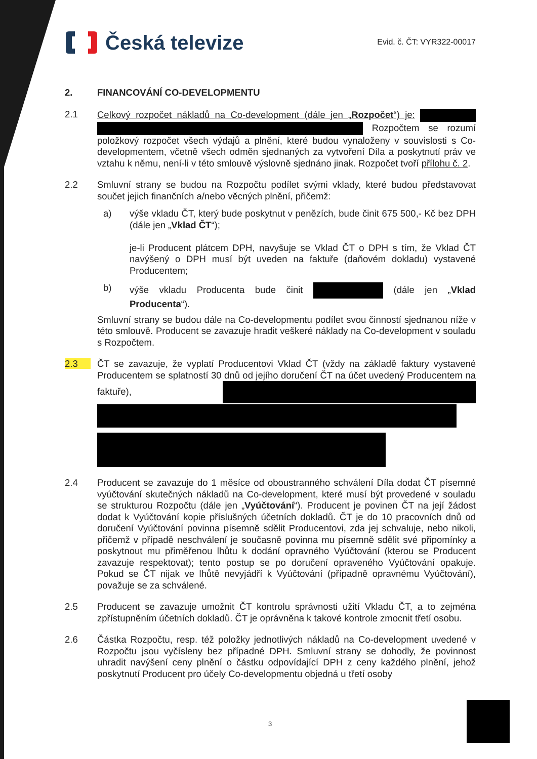Česká televize
Evid. č. ČT: VYR322-00017
2. FINANCOVÁNÍ CO-DEVELOPMENTU
2.1 Celkový rozpočet nákladů na Co-development (dále jen „Rozpočet“) je: Rozpočtem se rozumí položkový rozpočet všech výdajů a plnění, které budou vynaloženy v souvislosti s Co-developmentem, včetně všech odměn sjednaných za vytvoření Díla a poskytnutí práv ve vztahu k němu, není-li v této smlouvě výslovně sjednáno jinak. Rozpočet tvoří přílohu č. 2.
2.2 Smluvní strany se budou na Rozpočtu podílet svými vklady, které budou představovat součet jejich finančních a/nebo věcných plnění, přičemž:
a) výše vkladu ČT, který bude poskytnut v penězích, bude činit 675 500,- Kč bez DPH (dále jen „Vklad ČT“);
je-li Producent plátcem DPH, navyšuje se Vklad ČT o DPH s tím, že Vklad ČT navýšený o DPH musí být uveden na faktuře (daňovém dokladu) vystavené Producentem;
b) výše vkladu Producenta bude činit (dále jen „Vklad Producenta“).
Smluvní strany se budou dále na Co-developmentu podílet svou činností sjednanou níže v této smlouvě. Producent se zavazuje hradit veškeré náklady na Co-development v souladu s Rozpočtem.
2.3 ČT se zavazuje, že vyplatí Producentovi Vklad ČT (vždy na základě faktury vystavené Producentem se splatností 30 dnů od jejího doručení ČT na účet uvedený Producentem na faktuře),
2.4 Producent se zavazuje do 1 měsíce od oboustranného schválení Díla dodat ČT písemné vyúčtování skutečných nákladů na Co-development, které musí být provedené v souladu se strukturou Rozpočtu (dále jen „Vyúčtování“). Producent je povinen ČT na její žádost dodat k Vyúčtování kopie příslušných účetních dokladů. ČT je do 10 pracovních dnů od doručení Vyúčtování povinna písemně sdělit Producentovi, zda jej schvaluje, nebo nikoli, přičemž v případě neschválení je současně povinna mu písemně sdělit své připomínky a poskytnout mu přiměřenou lhůtu k dodání opravného Vyúčtování (kterou se Producent zavazuje respektovat); tento postup se po doručení opraveného Vyúčtování opakuje. Pokud se ČT nijak ve lhůtě nevyjádří k Vyúčtování (případně opravnému Vyúčtování), považuje se za schválené.
2.5 Producent se zavazuje umožnit ČT kontrolu správnosti užití Vkladu ČT, a to zejména zpřístupněním účetních dokladů. ČT je oprávněna k takové kontrole zmocnit třetí osobu.
2.6 Částka Rozpočtu, resp. též položky jednotlivých nákladů na Co-development uvedené v Rozpočtu jsou vyčísleny bez případné DPH. Smluvní strany se dohodly, že povinnost uhradit navýšení ceny plnění o částku odpovídající DPH z ceny každého plnění, jehož poskytnutí Producent pro účely Co-developmentu objedná u třetí osoby
3